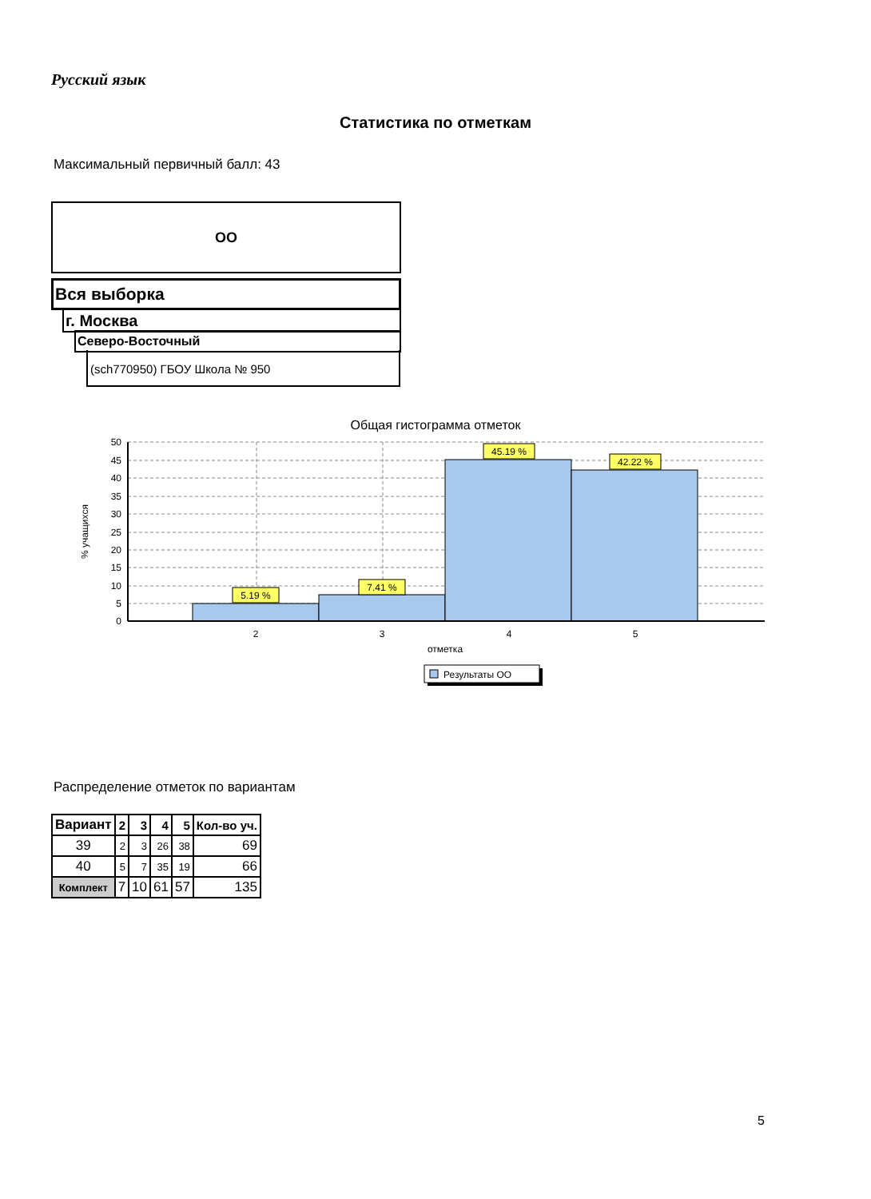Русский язык
Статистика по отметкам
Максимальный первичный балл: 43
ОО
Вся выборка
г. Москва
Северо-Восточный
(sch770950) ГБОУ Школа № 950
Общая гистограмма отметок
5.19 %
7.41 %
45.19 %
42.22 %
2
3
4
5
отметка
50
45
40
35
30
25
20
15
10
5
0
% учащихся
Результаты ОО
Распределение отметок по вариантам
| Вариант | 2 | 3 | 4 | 5 | Кол-во уч. |
| --- | --- | --- | --- | --- | --- |
| 39 | 2 | 3 | 26 | 38 | 69 |
| 40 | 5 | 7 | 35 | 19 | 66 |
| Комплект | 7 | 10 | 61 | 57 | 135 |
5